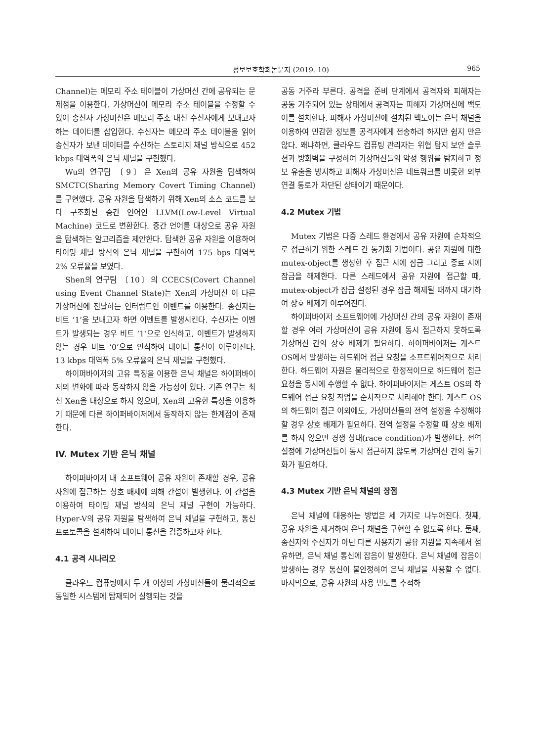정보보호학회논문지 (2019. 10) 965
Channel)는 메모리 주소 테이블이 가상머신 간에 공유되는 문제점을 이용한다. 가상머신이 메모리 주소 테이블을 수정할 수 있어 송신자 가상머신은 메모리 주소 대신 수신자에게 보내고자 하는 데이터를 삽입한다. 수신자는 메모리 주소 테이블을 읽어 송신자가 보낸 데이터를 수신하는 스토리지 채널 방식으로 452 kbps 대역폭의 은닉 채널을 구현했다.
Wu의 연구팀 〔9〕은 Xen의 공유 자원을 탐색하여 SMCTC(Sharing Memory Covert Timing Channel)를 구현했다. 공유 자원을 탐색하기 위해 Xen의 소스 코드를 보다 구조화된 중간 언어인 LLVM(Low-Level Virtual Machine) 코드로 변환한다. 중간 언어를 대상으로 공유 자원을 탐색하는 알고리즘을 제안한다. 탐색한 공유 자원을 이용하여 타이밍 채널 방식의 은닉 채널을 구현하여 175 bps 대역폭 2% 오류율을 보였다.
Shen의 연구팀 〔10〕의 CCECS(Covert Channel using Event Channel State)는 Xen의 가상머신 이 다른 가상머신에 전달하는 인터럽트인 이벤트를 이용한다. 송신자는 비트 ‘1’을 보내고자 하면 이벤트를 발생시킨다. 수신자는 이벤트가 발생되는 경우 비트 ‘1’으로 인식하고, 이벤트가 발생하지 않는 경우 비트 ‘0’으로 인식하여 데이터 통신이 이루어진다. 13 kbps 대역폭 5% 오류율의 은닉 채널을 구현했다.
하이퍼바이저의 고유 특징을 이용한 은닉 채널은 하이퍼바이저의 변화에 따라 동작하지 않을 가능성이 있다. 기존 연구는 최신 Xen을 대상으로 하지 않으며, Xen의 고유한 특성을 이용하기 때문에 다른 하이퍼바이저에서 동작하지 않는 한계점이 존재한다.
IV. Mutex 기반 은닉 채널
하이퍼바이저 내 소프트웨어 공유 자원이 존재할 경우, 공유 자원에 접근하는 상호 배제에 의해 간섭이 발생한다. 이 간섭을 이용하여 타이밍 채널 방식의 은닉 채널 구현이 가능하다. Hyper-V의 공유 자원을 탐색하여 은닉 채널을 구현하고, 통신 프로토콜을 설계하여 데이터 통신을 검증하고자 한다.
4.1 공격 시나리오
클라우드 컴퓨팅에서 두 개 이상의 가상머신들이 물리적으로 동일한 시스템에 탑재되어 실행되는 것을
공동 거주라 부른다. 공격을 준비 단계에서 공격자와 피해자는 공동 거주되어 있는 상태에서 공격자는 피해자 가상머신에 백도어를 설치한다. 피해자 가상머신에 설치된 백도어는 은닉 채널을 이용하여 민감한 정보를 공격자에게 전송하려 하지만 쉽지 만은 않다. 왜냐하면, 클라우드 컴퓨팅 관리자는 위협 탐지 보안 솔루션과 방화벽을 구성하여 가상머신들의 악성 행위를 탐지하고 정보 유출을 방지하고 피해자 가상머신은 네트워크를 비롯한 외부 연결 통로가 차단된 상태이기 때문이다.
4.2 Mutex 기법
Mutex 기법은 다중 스레드 환경에서 공유 자원에 순차적으로 접근하기 위한 스레드 간 동기화 기법이다. 공유 자원에 대한 mutex-object를 생성한 후 접근 시에 잠금 그리고 종료 시에 잠금을 해제한다. 다른 스레드에서 공유 자원에 접근할 때, mutex-object가 잠금 설정된 경우 잠금 해제될 때까지 대기하여 상호 배제가 이루어진다.
하이퍼바이저 소프트웨어에 가상머신 간의 공유 자원이 존재할 경우 여러 가상머신이 공유 자원에 동시 접근하지 못하도록 가상머신 간의 상호 배제가 필요하다. 하이퍼바이저는 게스트 OS에서 발생하는 하드웨어 접근 요청을 소프트웨어적으로 처리한다. 하드웨어 자원은 물리적으로 한정적이므로 하드웨어 접근 요청을 동시에 수행할 수 없다. 하이퍼바이저는 게스트 OS의 하드웨어 접근 요청 작업을 순차적으로 처리해야 한다. 게스트 OS의 하드웨어 접근 이외에도, 가상머신들의 전역 설정을 수정해야할 경우 상호 배제가 필요하다. 전역 설정을 수정할 때 상호 배제를 하지 않으면 경쟁 상태(race condition)가 발생한다. 전역 설정에 가상머신들이 동시 접근하지 않도록 가상머신 간의 동기화가 필요하다.
4.3 Mutex 기반 은닉 채널의 장점
은닉 채널에 대응하는 방법은 세 가지로 나누어진다. 첫째, 공유 자원을 제거하여 은닉 채널을 구현할 수 없도록 한다. 둘째, 송신자와 수신자가 아닌 다른 사용자가 공유 자원을 지속해서 점유하면, 은닉 채널 통신에 잡음이 발생한다. 은닉 채널에 잡음이 발생하는 경우 통신이 불안정하여 은닉 채널을 사용할 수 없다. 마지막으로, 공유 자원의 사용 빈도를 추적하